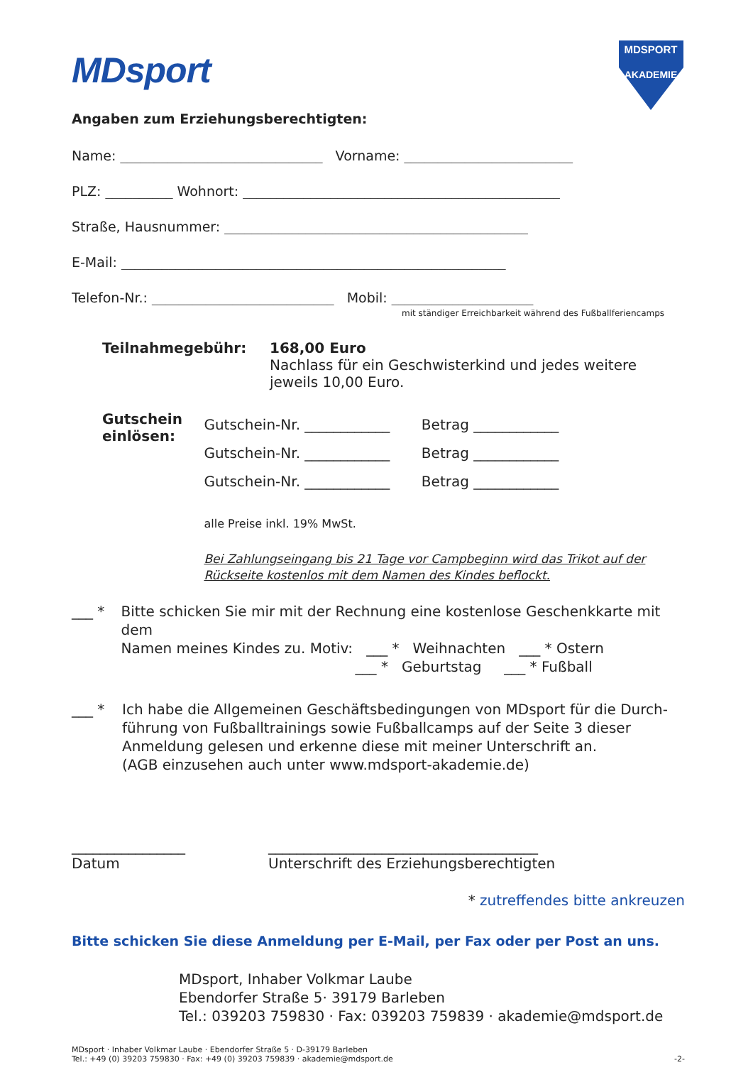MDsport
MDSPORT
AKADEMIE
Angaben zum Erziehungsberechtigten:
Name: ______________________________ Vorname: _________________________
PLZ: __________ Wohnort: _______________________________________________
Straße, Hausnummer: _____________________________________________
E-Mail: _________________________________________________________
Telefon-Nr.: ___________________________ Mobil: _____________________
mit ständiger Erreichbarkeit während des Fußballferiencamps
Teilnahmegebühr: 168,00 Euro
Nachlass für ein Geschwisterkind und jedes weitere
jeweils 10,00 Euro.
Gutschein einlösen:
Gutschein-Nr. ____________ Betrag ____________
Gutschein-Nr. ____________ Betrag ____________
Gutschein-Nr. ____________ Betrag ____________
alle Preise inkl. 19% MwSt.
Bei Zahlungseingang bis 21 Tage vor Campbeginn wird das Trikot auf der Rückseite kostenlos mit dem Namen des Kindes beflockt.
___ * Bitte schicken Sie mir mit der Rechnung eine kostenlose Geschenkkarte mit dem
Namen meines Kindes zu. Motiv: ___ * Weihnachten ___ * Ostern
___ * Geburtstag ___ * Fußball
___ * Ich habe die Allgemeinen Geschäftsbedingungen von MDsport für die Durch-
führung von Fußballtrainings sowie Fußballcamps auf der Seite 3 dieser
Anmeldung gelesen und erkenne diese mit meiner Unterschrift an.
(AGB einzusehen auch unter www.mdsport-akademie.de)
________________
Datum
______________________________________
Unterschrift des Erziehungsberechtigten
* zutreffendes bitte ankreuzen
Bitte schicken Sie diese Anmeldung per E-Mail, per Fax oder per Post an uns.
MDsport, Inhaber Volkmar Laube
Ebendorfer Straße 5· 39179 Barleben
Tel.: 039203 759830 · Fax: 039203 759839 · akademie@mdsport.de
MDsport · Inhaber Volkmar Laube · Ebendorfer Straße 5 · D-39179 Barleben
Tel.: +49 (0) 39203 759830 · Fax: +49 (0) 39203 759839 · akademie@mdsport.de
-2-